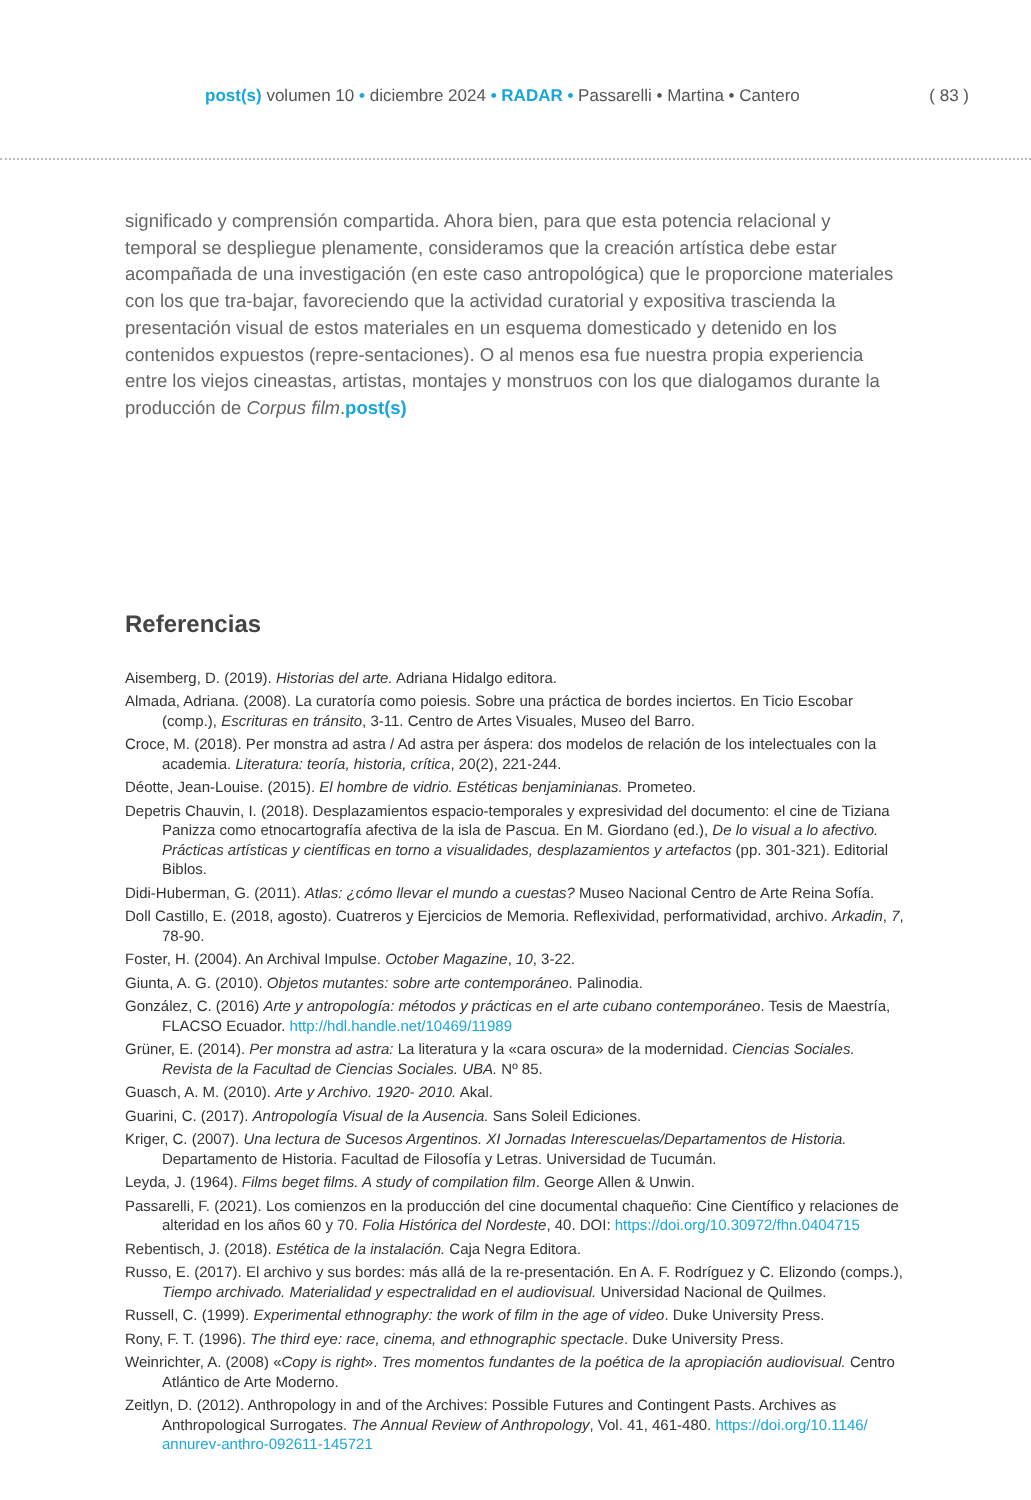post(s) volumen 10 • diciembre 2024 • RADAR • Passarelli • Martina • Cantero
( 83 )
significado y comprensión compartida. Ahora bien, para que esta potencia relacional y temporal se despliegue plenamente, consideramos que la creación artística debe estar acompañada de una investigación (en este caso antropológica) que le proporcione materiales con los que tra-bajar, favoreciendo que la actividad curatorial y expositiva trascienda la presentación visual de estos materiales en un esquema domesticado y detenido en los contenidos expuestos (repre-sentaciones). O al menos esa fue nuestra propia experiencia entre los viejos cineastas, artistas, montajes y monstruos con los que dialogamos durante la producción de Corpus film.post(s)
Referencias
Aisemberg, D. (2019). Historias del arte. Adriana Hidalgo editora.
Almada, Adriana. (2008). La curatoría como poiesis. Sobre una práctica de bordes inciertos. En Ticio Escobar (comp.), Escrituras en tránsito, 3-11. Centro de Artes Visuales, Museo del Barro.
Croce, M. (2018). Per monstra ad astra / Ad astra per áspera: dos modelos de relación de los intelectuales con la academia. Literatura: teoría, historia, crítica, 20(2), 221-244.
Déotte, Jean-Louise. (2015). El hombre de vidrio. Estéticas benjaminianas. Prometeo.
Depetris Chauvin, I. (2018). Desplazamientos espacio-temporales y expresividad del documento: el cine de Tiziana Panizza como etnocartografía afectiva de la isla de Pascua. En M. Giordano (ed.), De lo visual a lo afectivo. Prácticas artísticas y científicas en torno a visualidades, desplazamientos y artefactos (pp. 301-321). Editorial Biblos.
Didi-Huberman, G. (2011). Atlas: ¿cómo llevar el mundo a cuestas? Museo Nacional Centro de Arte Reina Sofía.
Doll Castillo, E. (2018, agosto). Cuatreros y Ejercicios de Memoria. Reflexividad, performatividad, archivo. Arkadin, 7, 78-90.
Foster, H. (2004). An Archival Impulse. October Magazine, 10, 3-22.
Giunta, A. G. (2010). Objetos mutantes: sobre arte contemporáneo. Palinodia.
González, C. (2016) Arte y antropología: métodos y prácticas en el arte cubano contemporáneo. Tesis de Maestría, FLACSO Ecuador. http://hdl.handle.net/10469/11989
Grüner, E. (2014). Per monstra ad astra: La literatura y la «cara oscura» de la modernidad. Ciencias Sociales. Revista de la Facultad de Ciencias Sociales. UBA. Nº 85.
Guasch, A. M. (2010). Arte y Archivo. 1920- 2010. Akal.
Guarini, C. (2017). Antropología Visual de la Ausencia. Sans Soleil Ediciones.
Kriger, C. (2007). Una lectura de Sucesos Argentinos. XI Jornadas Interescuelas/Departamentos de Historia. Departamento de Historia. Facultad de Filosofía y Letras. Universidad de Tucumán.
Leyda, J. (1964). Films beget films. A study of compilation film. George Allen & Unwin.
Passarelli, F. (2021). Los comienzos en la producción del cine documental chaqueño: Cine Científico y relaciones de alteridad en los años 60 y 70. Folia Histórica del Nordeste, 40. DOI: https://doi.org/10.30972/fhn.0404715
Rebentisch, J. (2018). Estética de la instalación. Caja Negra Editora.
Russo, E. (2017). El archivo y sus bordes: más allá de la re-presentación. En A. F. Rodríguez y C. Elizondo (comps.), Tiempo archivado. Materialidad y espectralidad en el audiovisual. Universidad Nacional de Quilmes.
Russell, C. (1999). Experimental ethnography: the work of film in the age of video. Duke University Press.
Rony, F. T. (1996). The third eye: race, cinema, and ethnographic spectacle. Duke University Press.
Weinrichter, A. (2008) «Copy is right». Tres momentos fundantes de la poética de la apropiación audiovisual. Centro Atlántico de Arte Moderno.
Zeitlyn, D. (2012). Anthropology in and of the Archives: Possible Futures and Contingent Pasts. Archives as Anthropological Surrogates. The Annual Review of Anthropology, Vol. 41, 461-480. https://doi.org/10.1146/ annurev-anthro-092611-145721